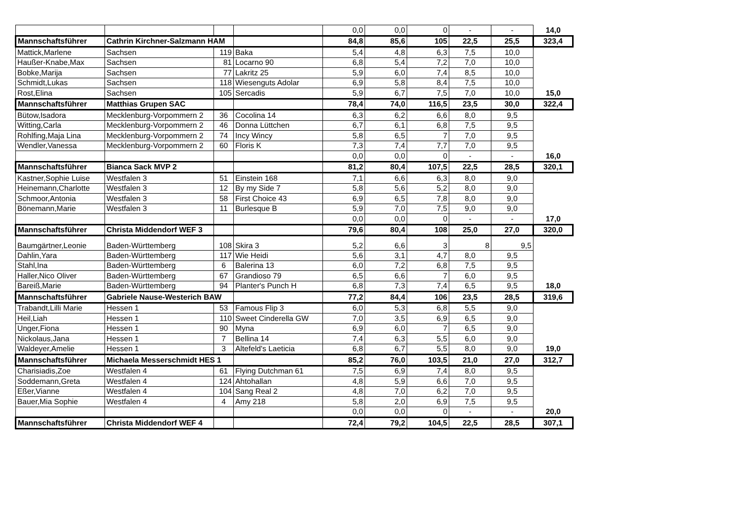| | | | | 0,0 | 0,0 | 0 | - | - | 14,0 |
| Mannschaftsführer | Cathrin Kirchner-Salzmann HAM | | | 84,8 | 85,6 | 105 | 22,5 | 25,5 | 323,4 |
| Mattick,Marlene | Sachsen | 119 | Baka | 5,4 | 4,8 | 6,3 | 7,5 | 10,0 | |
| Haußer-Knabe,Max | Sachsen | 81 | Locarno 90 | 6,8 | 5,4 | 7,2 | 7,0 | 10,0 | |
| Bobke,Marija | Sachsen | 77 | Lakritz 25 | 5,9 | 6,0 | 7,4 | 8,5 | 10,0 | |
| Schmidt,Lukas | Sachsen | 118 | Wiesenguts Adolar | 6,9 | 5,8 | 8,4 | 7,5 | 10,0 | |
| Rost,Elina | Sachsen | 105 | Sercadis | 5,9 | 6,7 | 7,5 | 7,0 | 10,0 | 15,0 |
| Mannschaftsführer | Matthias Grupen SAC | | | 78,4 | 74,0 | 116,5 | 23,5 | 30,0 | 322,4 |
| Bütow,Isadora | Mecklenburg-Vorpommern 2 | 36 | Cocolina 14 | 6,3 | 6,2 | 6,6 | 8,0 | 9,5 | |
| Witting,Carla | Mecklenburg-Vorpommern 2 | 46 | Donna Lüttchen | 6,7 | 6,1 | 6,8 | 7,5 | 9,5 | |
| Rohlfing,Maja Lina | Mecklenburg-Vorpommern 2 | 74 | Incy Wincy | 5,8 | 6,5 | 7 | 7,0 | 9,5 | |
| Wendler,Vanessa | Mecklenburg-Vorpommern 2 | 60 | Floris K | 7,3 | 7,4 | 7,7 | 7,0 | 9,5 | |
| | | | | 0,0 | 0,0 | 0 | - | - | 16,0 |
| Mannschaftsführer | Bianca Sack MVP 2 | | | 81,2 | 80,4 | 107,5 | 22,5 | 28,5 | 320,1 |
| Kastner,Sophie Luise | Westfalen 3 | 51 | Einstein 168 | 7,1 | 6,6 | 6,3 | 8,0 | 9,0 | |
| Heinemann,Charlotte | Westfalen 3 | 12 | By my Side 7 | 5,8 | 5,6 | 5,2 | 8,0 | 9,0 | |
| Schmoor,Antonia | Westfalen 3 | 58 | First Choice 43 | 6,9 | 6,5 | 7,8 | 8,0 | 9,0 | |
| Bönemann,Marie | Westfalen 3 | 11 | Burlesque B | 5,9 | 7,0 | 7,5 | 9,0 | 9,0 | |
| | | | | 0,0 | 0,0 | 0 | - | - | 17,0 |
| Mannschaftsführer | Christa Middendorf WEF 3 | | | 79,6 | 80,4 | 108 | 25,0 | 27,0 | 320,0 |
| Baumgärtner,Leonie | Baden-Württemberg | 108 | Skira 3 | 5,2 | 6,6 | 3 | 8 | 9,5 | |
| Dahlin,Yara | Baden-Württemberg | 117 | Wie Heidi | 5,6 | 3,1 | 4,7 | 8,0 | 9,5 | |
| Stahl,Ina | Baden-Württemberg | 6 | Balerina 13 | 6,0 | 7,2 | 6,8 | 7,5 | 9,5 | |
| Haller,Nico Oliver | Baden-Württemberg | 67 | Grandioso 79 | 6,5 | 6,6 | 7 | 6,0 | 9,5 | |
| Bareiß,Marie | Baden-Württemberg | 94 | Planter's Punch H | 6,8 | 7,3 | 7,4 | 6,5 | 9,5 | 18,0 |
| Mannschaftsführer | Gabriele Nause-Westerich BAW | | | 77,2 | 84,4 | 106 | 23,5 | 28,5 | 319,6 |
| Trabandt,Lilli Marie | Hessen 1 | 53 | Famous Flip 3 | 6,0 | 5,3 | 6,8 | 5,5 | 9,0 | |
| Heil,Liah | Hessen 1 | 110 | Sweet Cinderella GW | 7,0 | 3,5 | 6,9 | 6,5 | 9,0 | |
| Unger,Fiona | Hessen 1 | 90 | Myna | 6,9 | 6,0 | 7 | 6,5 | 9,0 | |
| Nickolaus,Jana | Hessen 1 | 7 | Bellina 14 | 7,4 | 6,3 | 5,5 | 6,0 | 9,0 | |
| Waldeyer,Amelie | Hessen 1 | 3 | Altefeld's Laeticia | 6,8 | 6,7 | 5,5 | 8,0 | 9,0 | 19,0 |
| Mannschaftsführer | Michaela Messerschmidt HES 1 | | | 85,2 | 76,0 | 103,5 | 21,0 | 27,0 | 312,7 |
| Charisiadis,Zoe | Westfalen 4 | 61 | Flying Dutchman 61 | 7,5 | 6,9 | 7,4 | 8,0 | 9,5 | |
| Soddemann,Greta | Westfalen 4 | 124 | Ahtohallan | 4,8 | 5,9 | 6,6 | 7,0 | 9,5 | |
| Eßer,Vianne | Westfalen 4 | 104 | Sang Real 2 | 4,8 | 7,0 | 6,2 | 7,0 | 9,5 | |
| Bauer,Mia Sophie | Westfalen 4 | 4 | Amy 218 | 5,8 | 2,0 | 6,9 | 7,5 | 9,5 | |
| | | | | 0,0 | 0,0 | 0 | - | - | 20,0 |
| Mannschaftsführer | Christa Middendorf WEF 4 | | | 72,4 | 79,2 | 104,5 | 22,5 | 28,5 | 307,1 |